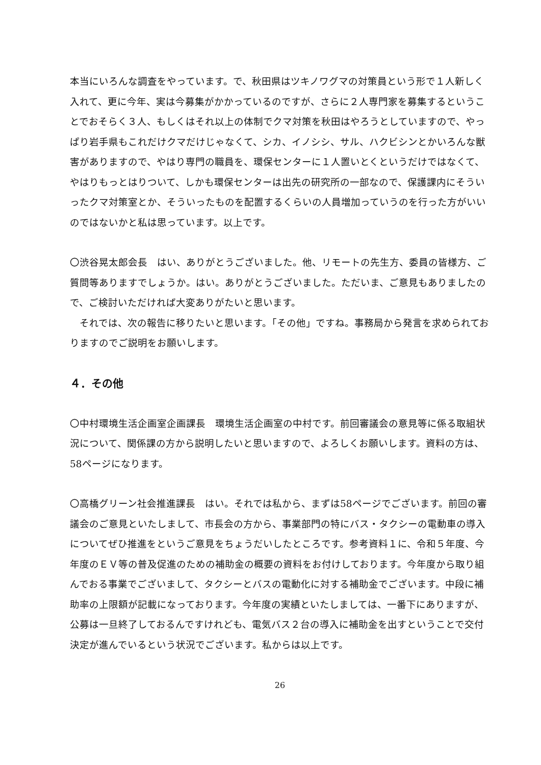本当にいろんな調査をやっています。で、秋田県はツキノワグマの対策員という形で１人新しく入れて、更に今年、実は今募集がかかっているのですが、さらに２人専門家を募集するということでおそらく３人、もしくはそれ以上の体制でクマ対策を秋田はやろうとしていますので、やっぱり岩手県もこれだけクマだけじゃなくて、シカ、イノシシ、サル、ハクビシンとかいろんな獣害がありますので、やはり専門の職員を、環保センターに１人置いとくというだけではなくて、やはりもっとはりついて、しかも環保センターは出先の研究所の一部なので、保護課内にそういったクマ対策室とか、そういったものを配置するくらいの人員増加っていうのを行った方がいいのではないかと私は思っています。以上です。
〇渋谷晃太郎会長　はい、ありがとうございました。他、リモートの先生方、委員の皆様方、ご質問等ありますでしょうか。はい。ありがとうございました。ただいま、ご意見もありましたので、ご検討いただければ大変ありがたいと思います。
　それでは、次の報告に移りたいと思います。「その他」ですね。事務局から発言を求められておりますのでご説明をお願いします。
４．その他
〇中村環境生活企画室企画課長　環境生活企画室の中村です。前回審議会の意見等に係る取組状況について、関係課の方から説明したいと思いますので、よろしくお願いします。資料の方は、58ページになります。
〇高橋グリーン社会推進課長　はい。それでは私から、まずは58ページでございます。前回の審議会のご意見といたしまして、市長会の方から、事業部門の特にバス・タクシーの電動車の導入についてぜひ推進をというご意見をちょうだいしたところです。参考資料１に、令和５年度、今年度のＥＶ等の普及促進のための補助金の概要の資料をお付けしております。今年度から取り組んでおる事業でございまして、タクシーとバスの電動化に対する補助金でございます。中段に補助率の上限額が記載になっております。今年度の実績といたしましては、一番下にありますが、公募は一旦終了しておるんですけれども、電気バス２台の導入に補助金を出すということで交付決定が進んでいるという状況でございます。私からは以上です。
26